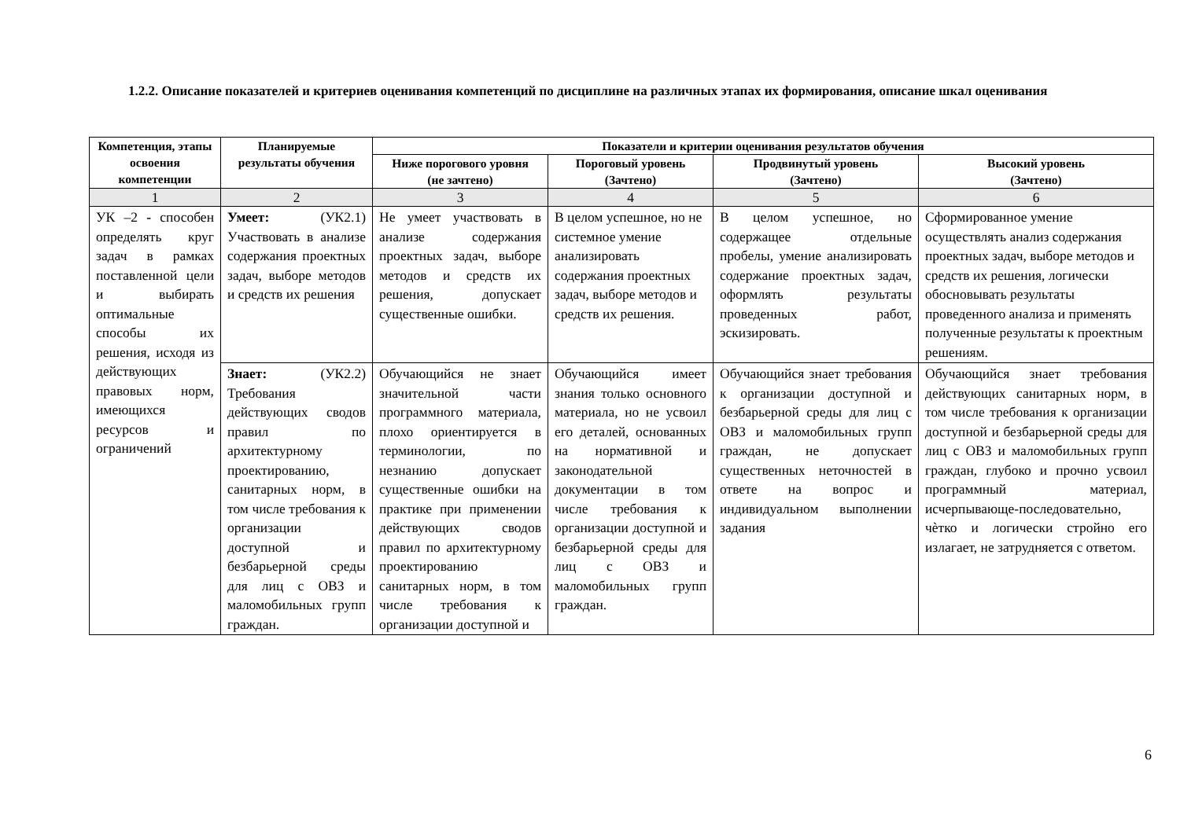1.2.2. Описание показателей и критериев оценивания компетенций по дисциплине на различных этапах их формирования, описание шкал оценивания
| Компетенция, этапы освоения компетенции | Планируемые результаты обучения | Показатели и критерии оценивания результатов обучения | | | |
| --- | --- | --- | --- | --- | --- |
| | | Ниже порогового уровня (не зачтено) | Пороговый уровень (Зачтено) | Продвинутый уровень (Зачтено) | Высокий уровень (Зачтено) |
| 1 | 2 | 3 | 4 | 5 | 6 |
| УК –2 - способен определять круг задач в рамках поставленной цели и выбирать оптимальные способы их решения, исходя из действующих правовых норм, имеющихся ресурсов и ограничений | Умеет: (УК2.1) Участвовать в анализе содержания проектных задач, выборе методов и средств их решения | Не умеет участвовать в анализе содержания проектных задач, выборе методов и средств их решения, допускает существенные ошибки. | В целом успешное, но не системное умение анализировать содержания проектных задач, выборе методов и средств их решения. | В целом успешное, но содержащее отдельные пробелы, умение анализировать содержание проектных задач, оформлять результаты проведенных работ, эскизировать. | Сформированное умение осуществлять анализ содержания проектных задач, выборе методов и средств их решения, логически обосновывать результаты проведенного анализа и применять полученные результаты к проектным решениям. |
| | Знает: (УК2.2) Требования действующих сводов правил по архитектурному проектированию, санитарных норм, в том числе требования к организации доступной и безбарьерной среды для лиц с ОВЗ и маломобильных групп граждан. | Обучающийся не знает значительной части программного материала, плохо ориентируется в терминологии, по незнанию допускает существенные ошибки на практике при применении действующих сводов правил по архитектурному проектированию санитарных норм, в том числе требования к организации доступной и | Обучающийся имеет знания только основного материала, но не усвоил его деталей, основанных на нормативной и законодательной документации в том числе требования к организации доступной и безбарьерной среды для лиц с ОВЗ и маломобильных групп граждан. | Обучающийся знает требования к организации доступной и безбарьерной среды для лиц с ОВЗ и маломобильных групп граждан, не допускает существенных неточностей в ответе на вопрос и индивидуальном выполнении задания | Обучающийся знает требования действующих санитарных норм, в том числе требования к организации доступной и безбарьерной среды для лиц с ОВЗ и маломобильных групп граждан, глубоко и прочно усвоил программный материал, исчерпывающе-последовательно, чѐтко и логически стройно его излагает, не затрудняется с ответом. |
6